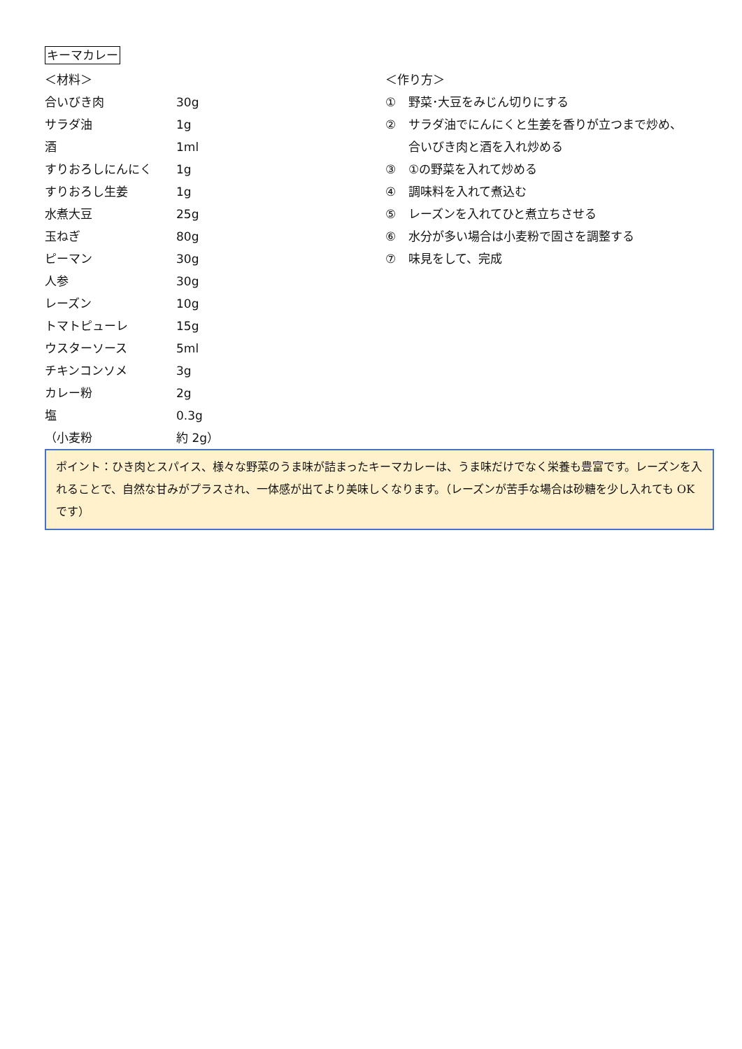キーマカレー
＜材料＞
合いびき肉 30g
サラダ油 1g
酒 1ml
すりおろしにんにく 1g
すりおろし生姜 1g
水煮大豆 25g
玉ねぎ 80g
ピーマン 30g
人参 30g
レーズン 10g
トマトピューレ 15g
ウスターソース 5ml
チキンコンソメ 3g
カレー粉 2g
塩 0.3g
（小麦粉 約 2g）
＜作り方＞
① 野菜･大豆をみじん切りにする
② サラダ油でにんにくと生姜を香りが立つまで炒め、
合いびき肉と酒を入れ炒める
③ ①の野菜を入れて炒める
④ 調味料を入れて煮込む
⑤ レーズンを入れてひと煮立ちさせる
⑥ 水分が多い場合は小麦粉で固さを調整する
⑦ 味見をして、完成
ポイント：ひき肉とスパイス、様々な野菜のうま味が詰まったキーマカレーは、うま味だけでなく栄養も豊富です。レーズンを入れることで、自然な甘みがプラスされ、一体感が出てより美味しくなります。（レーズンが苦手な場合は砂糖を少し入れても OK です）